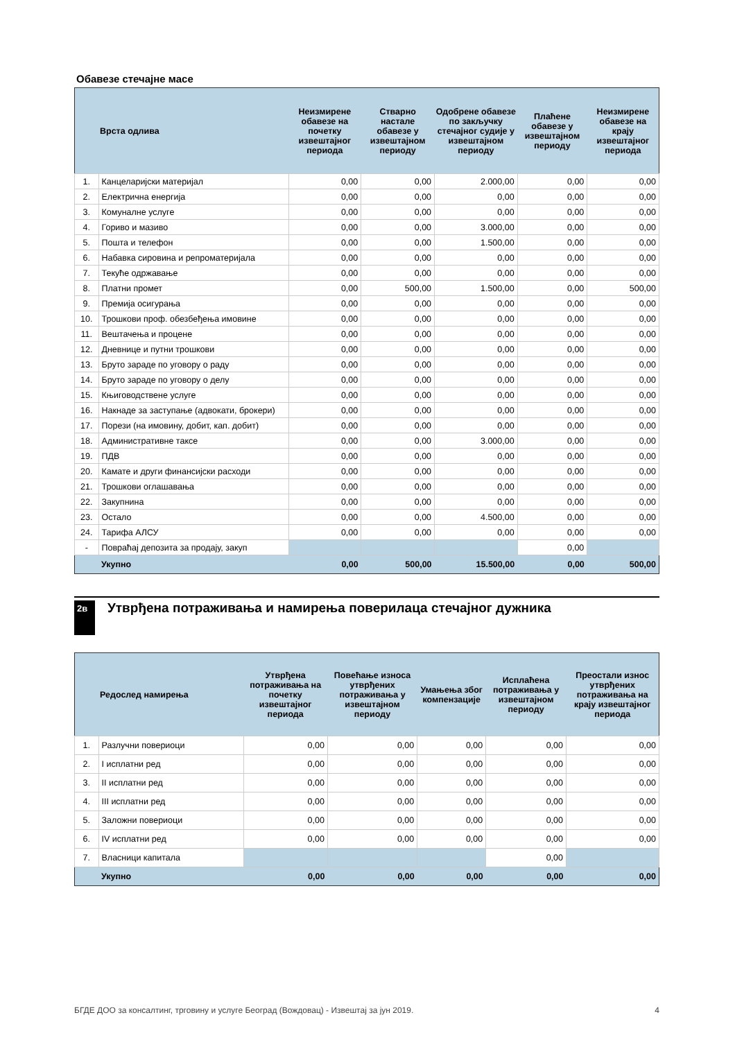Обавезе стечајне масе
| | Врста одлива | Неизмирене обавезе на почетку извештајног периода | Стварно настале обавезе у извештајном периоду | Одобрене обавезе по закључку стечајног судије у извештајном периоду | Плаћене обавезе у извештајном периоду | Неизмирене обавезе на крају извештајног периода |
| --- | --- | --- | --- | --- | --- | --- |
| 1. | Канцеларијски материјал | 0,00 | 0,00 | 2.000,00 | 0,00 | 0,00 |
| 2. | Електрична енергија | 0,00 | 0,00 | 0,00 | 0,00 | 0,00 |
| 3. | Комуналне услуге | 0,00 | 0,00 | 0,00 | 0,00 | 0,00 |
| 4. | Гориво и мазиво | 0,00 | 0,00 | 3.000,00 | 0,00 | 0,00 |
| 5. | Пошта и телефон | 0,00 | 0,00 | 1.500,00 | 0,00 | 0,00 |
| 6. | Набавка сировина и репроматеријала | 0,00 | 0,00 | 0,00 | 0,00 | 0,00 |
| 7. | Текуће одржавање | 0,00 | 0,00 | 0,00 | 0,00 | 0,00 |
| 8. | Платни промет | 0,00 | 500,00 | 1.500,00 | 0,00 | 500,00 |
| 9. | Премија осигурања | 0,00 | 0,00 | 0,00 | 0,00 | 0,00 |
| 10. | Трошкови проф. обезбеђења имовине | 0,00 | 0,00 | 0,00 | 0,00 | 0,00 |
| 11. | Вештачења и процене | 0,00 | 0,00 | 0,00 | 0,00 | 0,00 |
| 12. | Дневнице и путни трошкови | 0,00 | 0,00 | 0,00 | 0,00 | 0,00 |
| 13. | Бруто зараде по уговору о раду | 0,00 | 0,00 | 0,00 | 0,00 | 0,00 |
| 14. | Бруто зараде по уговору о делу | 0,00 | 0,00 | 0,00 | 0,00 | 0,00 |
| 15. | Књиговодствене услуге | 0,00 | 0,00 | 0,00 | 0,00 | 0,00 |
| 16. | Накнаде за заступање (адвокати, брокери) | 0,00 | 0,00 | 0,00 | 0,00 | 0,00 |
| 17. | Порези (на имовину, добит, кап. добит) | 0,00 | 0,00 | 0,00 | 0,00 | 0,00 |
| 18. | Административне таксе | 0,00 | 0,00 | 3.000,00 | 0,00 | 0,00 |
| 19. | ПДВ | 0,00 | 0,00 | 0,00 | 0,00 | 0,00 |
| 20. | Камате и други финансијски расходи | 0,00 | 0,00 | 0,00 | 0,00 | 0,00 |
| 21. | Трошкови оглашавања | 0,00 | 0,00 | 0,00 | 0,00 | 0,00 |
| 22. | Закупнина | 0,00 | 0,00 | 0,00 | 0,00 | 0,00 |
| 23. | Остало | 0,00 | 0,00 | 4.500,00 | 0,00 | 0,00 |
| 24. | Тарифа АЛСУ | 0,00 | 0,00 | 0,00 | 0,00 | 0,00 |
| - | Повраћај депозита за продају, закуп | | | | 0,00 | |
| | Укупно | 0,00 | 500,00 | 15.500,00 | 0,00 | 500,00 |
2в
Утврђена потраживања и намирења поверилаца стечајног дужника
| | Редослед намирења | Утврђена потраживања на почетку извештајног периода | Повећање износа утврђених потраживања у извештајном периоду | Умањења због компензације | Исплаћена потраживања у извештајном периоду | Преостали износ утврђених потраживања на крају извештајног периода |
| --- | --- | --- | --- | --- | --- | --- |
| 1. | Разлучни повериоци | 0,00 | 0,00 | 0,00 | 0,00 | 0,00 |
| 2. | I исплатни ред | 0,00 | 0,00 | 0,00 | 0,00 | 0,00 |
| 3. | II исплатни ред | 0,00 | 0,00 | 0,00 | 0,00 | 0,00 |
| 4. | III исплатни ред | 0,00 | 0,00 | 0,00 | 0,00 | 0,00 |
| 5. | Заложни повериоци | 0,00 | 0,00 | 0,00 | 0,00 | 0,00 |
| 6. | IV исплатни ред | 0,00 | 0,00 | 0,00 | 0,00 | 0,00 |
| 7. | Власници капитала | | | | 0,00 | |
| | Укупно | 0,00 | 0,00 | 0,00 | 0,00 | 0,00 |
БГДЕ ДОО за консалтинг, трговину и услуге Београд (Вождовац) - Извештај за јун 2019. 4